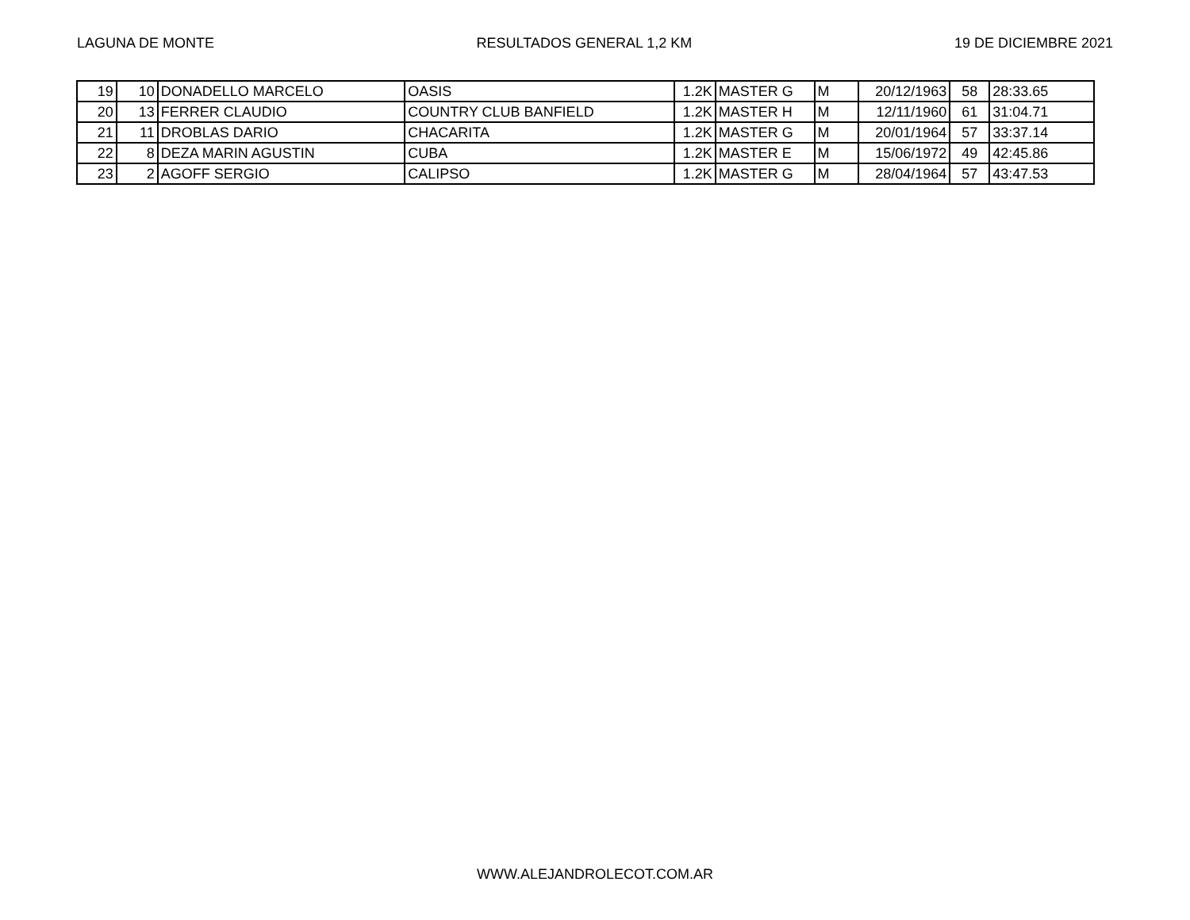LAGUNA DE MONTE RESULTADOS GENERAL 1,2 KM 19 DE DICIEMBRE 2021
| 19 | 10 | DONADELLO MARCELO | OASIS | 1.2K | MASTER G | M | 20/12/1963 | 58 | 28:33.65 |
| 20 | 13 | FERRER CLAUDIO | COUNTRY CLUB BANFIELD | 1.2K | MASTER H | M | 12/11/1960 | 61 | 31:04.71 |
| 21 | 11 | DROBLAS DARIO | CHACARITA | 1.2K | MASTER G | M | 20/01/1964 | 57 | 33:37.14 |
| 22 | 8 | DEZA MARIN AGUSTIN | CUBA | 1.2K | MASTER E | M | 15/06/1972 | 49 | 42:45.86 |
| 23 | 2 | AGOFF SERGIO | CALIPSO | 1.2K | MASTER G | M | 28/04/1964 | 57 | 43:47.53 |
WWW.ALEJANDROLECOT.COM.AR